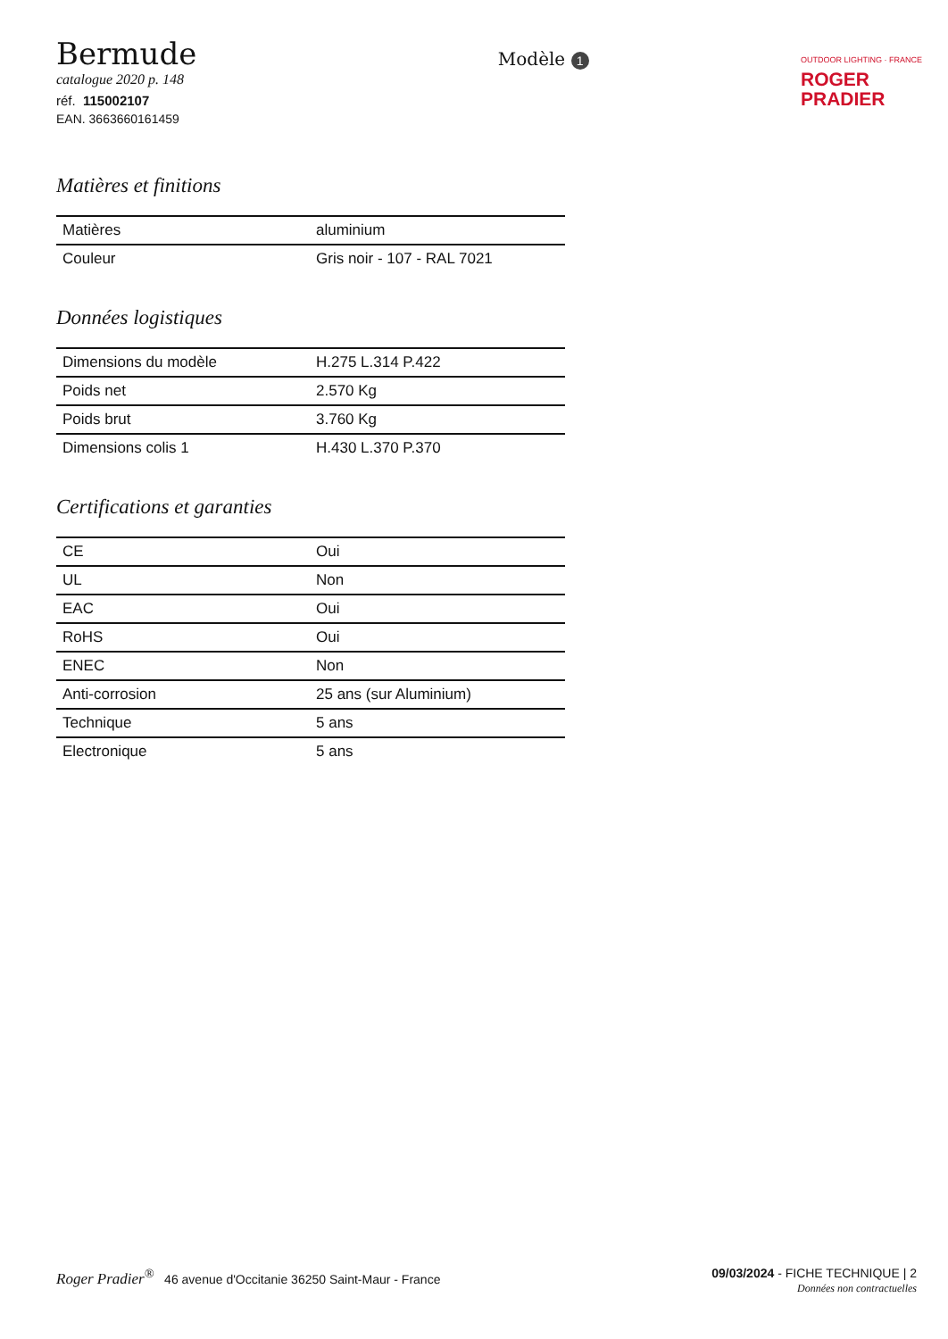Bermude
catalogue 2020 p. 148
réf. 115002107
EAN. 3663660161459
Modèle 1
OUTDOOR LIGHTING · FRANCE
ROGER
PRADIER
Matières et finitions
| Matières | aluminium |
| Couleur | Gris noir - 107 - RAL 7021 |
Données logistiques
| Dimensions du modèle | H.275 L.314 P.422 |
| Poids net | 2.570 Kg |
| Poids brut | 3.760 Kg |
| Dimensions colis 1 | H.430 L.370 P.370 |
Certifications et garanties
| CE | Oui |
| UL | Non |
| EAC | Oui |
| RoHS | Oui |
| ENEC | Non |
| Anti-corrosion | 25 ans (sur Aluminium) |
| Technique | 5 ans |
| Electronique | 5 ans |
Roger Pradier<sup>®</sup> 46 avenue d'Occitanie 36250 Saint-Maur - France
09/03/2024 - FICHE TECHNIQUE | 2
Données non contractuelles